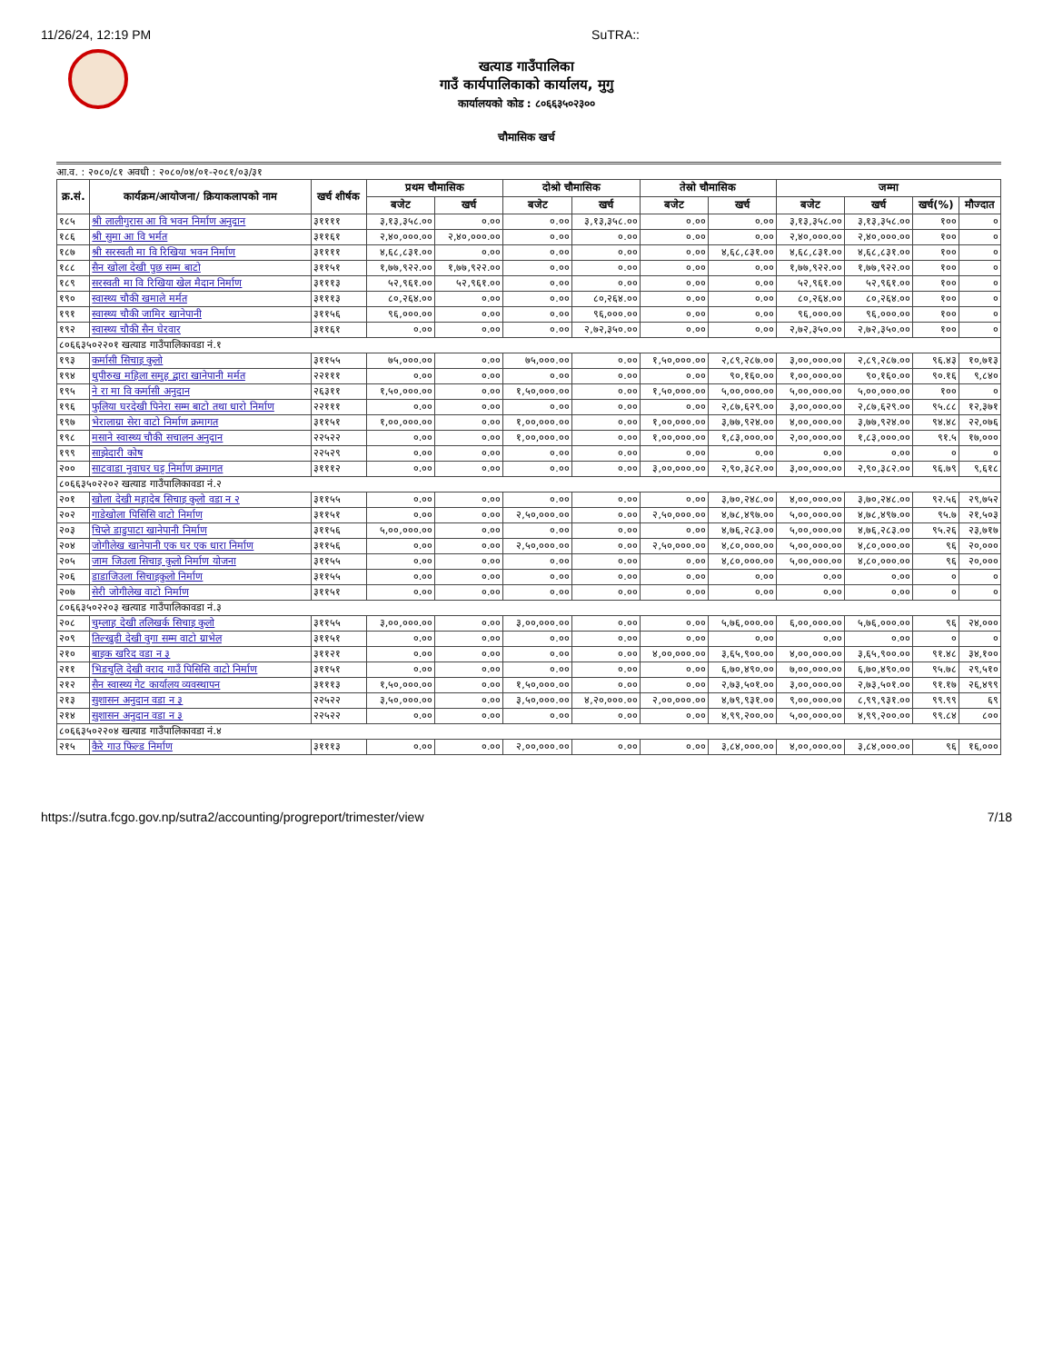11/26/24, 12:19 PM SuTRA::
खत्याड गाउँपालिका
गाउँ कार्यपालिकाको कार्यालय, मुगु
कार्यालयको कोड : ८०६६३५०२३००
चौमासिक खर्च
आ.व. : २०८०/८१ अवधी : २०८०/०४/०१-२०८१/०३/३१
| क्र.सं. | कार्यक्रम/आयोजना/ क्रियाकलापको नाम | खर्च शीर्षक | प्रथम चौमासिक | | दोश्रो चौमासिक | | तेस्रो चौमासिक | | जम्मा | | | |
| --- | --- | --- | --- | --- | --- | --- | --- | --- | --- | --- | --- | --- |
| | | | बजेट | खर्च | बजेट | खर्च | बजेट | खर्च | बजेट | खर्च | खर्च(%) | मौज्दात |
| १८५ | श्री लालीगुरास आ वि भवन निर्माण अनुदान | ३११११ | ३,१३,३५८.०० | ०.०० | ०.०० | ३,१३,३५८.०० | ०.०० | ०.०० | ३,१३,३५८.०० | ३,१३,३५८.०० | १०० | ० |
| १८६ | श्री सुमा आ वि भर्मत | ३११६१ | २,४०,०००.०० | २,४०,०००.०० | ०.०० | ०.०० | ०.०० | ०.०० | २,४०,०००.०० | २,४०,०००.०० | १०० | ० |
| १८७ | श्री सरस्वती मा वि रिखिया भवन निर्माण | ३११११ | ४,६८,८३१.०० | ०.०० | ०.०० | ०.०० | ०.०० | ४,६८,८३१.०० | ४,६८,८३१.०० | ४,६८,८३१.०० | १०० | ० |
| १८८ | सैन खोला देखी पुछ सम्म बाटो | ३११५१ | १,७७,९२२.०० | १,७७,९२२.०० | ०.०० | ०.०० | ०.०० | ०.०० | १,७७,९२२.०० | १,७७,९२२.०० | १०० | ० |
| १८९ | सरस्वती मा वि रिखिया खेल मैदान निर्माण | ३१११३ | ५२,९६१.०० | ५२,९६१.०० | ०.०० | ०.०० | ०.०० | ०.०० | ५२,९६१.०० | ५२,९६१.०० | १०० | ० |
| १९० | स्वास्थ्य चौकी खमाले मर्मत | ३१११३ | ८०,२६४.०० | ०.०० | ०.०० | ८०,२६४.०० | ०.०० | ०.०० | ८०,२६४.०० | ८०,२६४.०० | १०० | ० |
| १९१ | स्वास्थ्य चौकी जामिर खानेपानी | ३११५६ | ९६,०००.०० | ०.०० | ०.०० | ९६,०००.०० | ०.०० | ०.०० | ९६,०००.०० | ९६,०००.०० | १०० | ० |
| १९२ | स्वास्थ्य चौकी सैन घेरवार | ३११६१ | ०.०० | ०.०० | ०.०० | २,७२,३५०.०० | ०.०० | ०.०० | २,७२,३५०.०० | २,७२,३५०.०० | १०० | ० |
| ८०६६३५०२२०१ खत्याड गाउँपालिकावडा नं.१ | | | | | | | | | | | | |
| १९३ | कर्मासी सिचाइ कुलो | ३११५५ | ७५,०००.०० | ०.०० | ७५,०००.०० | ०.०० | १,५०,०००.०० | २,८९,२८७.०० | ३,००,०००.०० | २,८९,२८७.०० | ९६.४३ | १०,७१३ |
| १९४ | धुपीरुख महिला समुह द्वारा खानेपानी मर्मत | २२१११ | ०.०० | ०.०० | ०.०० | ०.०० | ०.०० | ९०,१६०.०० | १,००,०००.०० | ९०,१६०.०० | ९०.१६ | ९,८४० |
| १९५ | ने रा मा वि कर्मासी अनुदान | २६३११ | १,५०,०००.०० | ०.०० | १,५०,०००.०० | ०.०० | १,५०,०००.०० | ५,००,०००.०० | ५,००,०००.०० | ५,००,०००.०० | १०० | ० |
| १९६ | फुलिया घरदेखी पिनेरा सम्म बाटो तथा धारो निर्माण | २२१११ | ०.०० | ०.०० | ०.०० | ०.०० | ०.०० | २,८७,६२९.०० | ३,००,०००.०० | २,८७,६२९.०० | ९५.८८ | १२,३७१ |
| १९७ | भेरालाग्रा सेरा वाटो निर्माण क्रमागत | ३११५१ | १,००,०००.०० | ०.०० | १,००,०००.०० | ०.०० | १,००,०००.०० | ३,७७,९२४.०० | ४,००,०००.०० | ३,७७,९२४.०० | ९४.४८ | २२,०७६ |
| १९८ | मसाने स्वास्थ्य चौकी सचालन अनुदान | २२५२२ | ०.०० | ०.०० | १,००,०००.०० | ०.०० | १,००,०००.०० | १,८३,०००.०० | २,००,०००.०० | १,८३,०००.०० | ९१.५ | १७,००० |
| १९९ | साझेदारी कोष | २२५२९ | ०.०० | ०.०० | ०.०० | ०.०० | ०.०० | ०.०० | ०.०० | ०.०० | ० | ० |
| २०० | साटवाडा नुवाघर घट्ट निर्माण क्रमागत | ३१११२ | ०.०० | ०.०० | ०.०० | ०.०० | ३,००,०००.०० | २,९०,३८२.०० | ३,००,०००.०० | २,९०,३८२.०० | ९६.७९ | ९,६१८ |
| ८०६६३५०२२०२ खत्याड गाउँपालिकावडा नं.२ | | | | | | | | | | | | |
| २०१ | खोला देखी महादेब सिचाइ कुलो वडा न २ | ३११५५ | ०.०० | ०.०० | ०.०० | ०.०० | ०.०० | ३,७०,२४८.०० | ४,००,०००.०० | ३,७०,२४८.०० | ९२.५६ | २९,७५२ |
| २०२ | गाडेखोला पिसिसि वाटो निर्माण | ३११५१ | ०.०० | ०.०० | २,५०,०००.०० | ०.०० | २,५०,०००.०० | ४,७८,४९७.०० | ५,००,०००.०० | ४,७८,४९७.०० | ९५.७ | २१,५०३ |
| २०३ | चिप्ले डाडुपाटा खानेपानी निर्माण | ३११५६ | ५,००,०००.०० | ०.०० | ०.०० | ०.०० | ०.०० | ४,७६,२८३.०० | ५,००,०००.०० | ४,७६,२८३.०० | ९५.२६ | २३,७१७ |
| २०४ | जोगीलेख खानेपानी एक घर एक धारा निर्माण | ३११५६ | ०.०० | ०.०० | २,५०,०००.०० | ०.०० | २,५०,०००.०० | ४,८०,०००.०० | ५,००,०००.०० | ४,८०,०००.०० | ९६ | २०,००० |
| २०५ | जाम जिउला सिचाइ कुलो निर्माण योजना | ३११५५ | ०.०० | ०.०० | ०.०० | ०.०० | ०.०० | ४,८०,०००.०० | ५,००,०००.०० | ४,८०,०००.०० | ९६ | २०,००० |
| २०६ | डाडाजिउला सिचाइकुलो निर्माण | ३११५५ | ०.०० | ०.०० | ०.०० | ०.०० | ०.०० | ०.०० | ०.०० | ०.०० | ० | ० |
| २०७ | सेरी जोगीलेख वाटो निर्माण | ३११५१ | ०.०० | ०.०० | ०.०० | ०.०० | ०.०० | ०.०० | ०.०० | ०.०० | ० | ० |
| ८०६६३५०२२०३ खत्याड गाउँपालिकावडा नं.३ | | | | | | | | | | | | |
| २०८ | चुम्लाह देखी तलिखर्क सिचाइ कुलो | ३११५५ | ३,००,०००.०० | ०.०० | ३,००,०००.०० | ०.०० | ०.०० | ५,७६,०००.०० | ६,००,०००.०० | ५,७६,०००.०० | ९६ | २४,००० |
| २०९ | तिल्खुडी देखी वुगा सम्म वाटो ग्राभेल | ३११५१ | ०.०० | ०.०० | ०.०० | ०.०० | ०.०० | ०.०० | ०.०० | ०.०० | ० | ० |
| २१० | बाइक खरिद वडा न ३ | ३११२१ | ०.०० | ०.०० | ०.०० | ०.०० | ४,००,०००.०० | ३,६५,९००.०० | ४,००,०००.०० | ३,६५,९००.०० | ९१.४८ | ३४,१०० |
| २११ | भिडचुलि देखी वराद गाउँ पिसिसि वाटो निर्माण | ३११५१ | ०.०० | ०.०० | ०.०० | ०.०० | ०.०० | ६,७०,४९०.०० | ७,००,०००.०० | ६,७०,४९०.०० | ९५.७८ | २९,५१० |
| २१२ | सैन स्वास्थ्य गेट कार्यालय व्यवस्थापन | ३१११३ | १,५०,०००.०० | ०.०० | १,५०,०००.०० | ०.०० | ०.०० | २,७३,५०१.०० | ३,००,०००.०० | २,७३,५०१.०० | ९१.१७ | २६,४९९ |
| २१३ | सुशासन अनुदान वडा न ३ | २२५२२ | ३,५०,०००.०० | ०.०० | ३,५०,०००.०० | ४,२०,०००.०० | २,००,०००.०० | ४,७९,९३१.०० | ९,००,०००.०० | ८,९९,९३१.०० | ९९.९९ | ६९ |
| २१४ | सुशासन अनुदान वडा न ३ | २२५२२ | ०.०० | ०.०० | ०.०० | ०.०० | ०.०० | ४,९९,२००.०० | ५,००,०००.०० | ४,९९,२००.०० | ९९.८४ | ८०० |
| ८०६६३५०२२०४ खत्याड गाउँपालिकावडा नं.४ | | | | | | | | | | | | |
| २१५ | कैरे गाउ फिल्ड निर्माण | ३१११३ | ०.०० | ०.०० | २,००,०००.०० | ०.०० | ०.०० | ३,८४,०००.०० | ४,००,०००.०० | ३,८४,०००.०० | ९६ | १६,००० |
https://sutra.fcgo.gov.np/sutra2/accounting/progreport/trimester/view 7/18